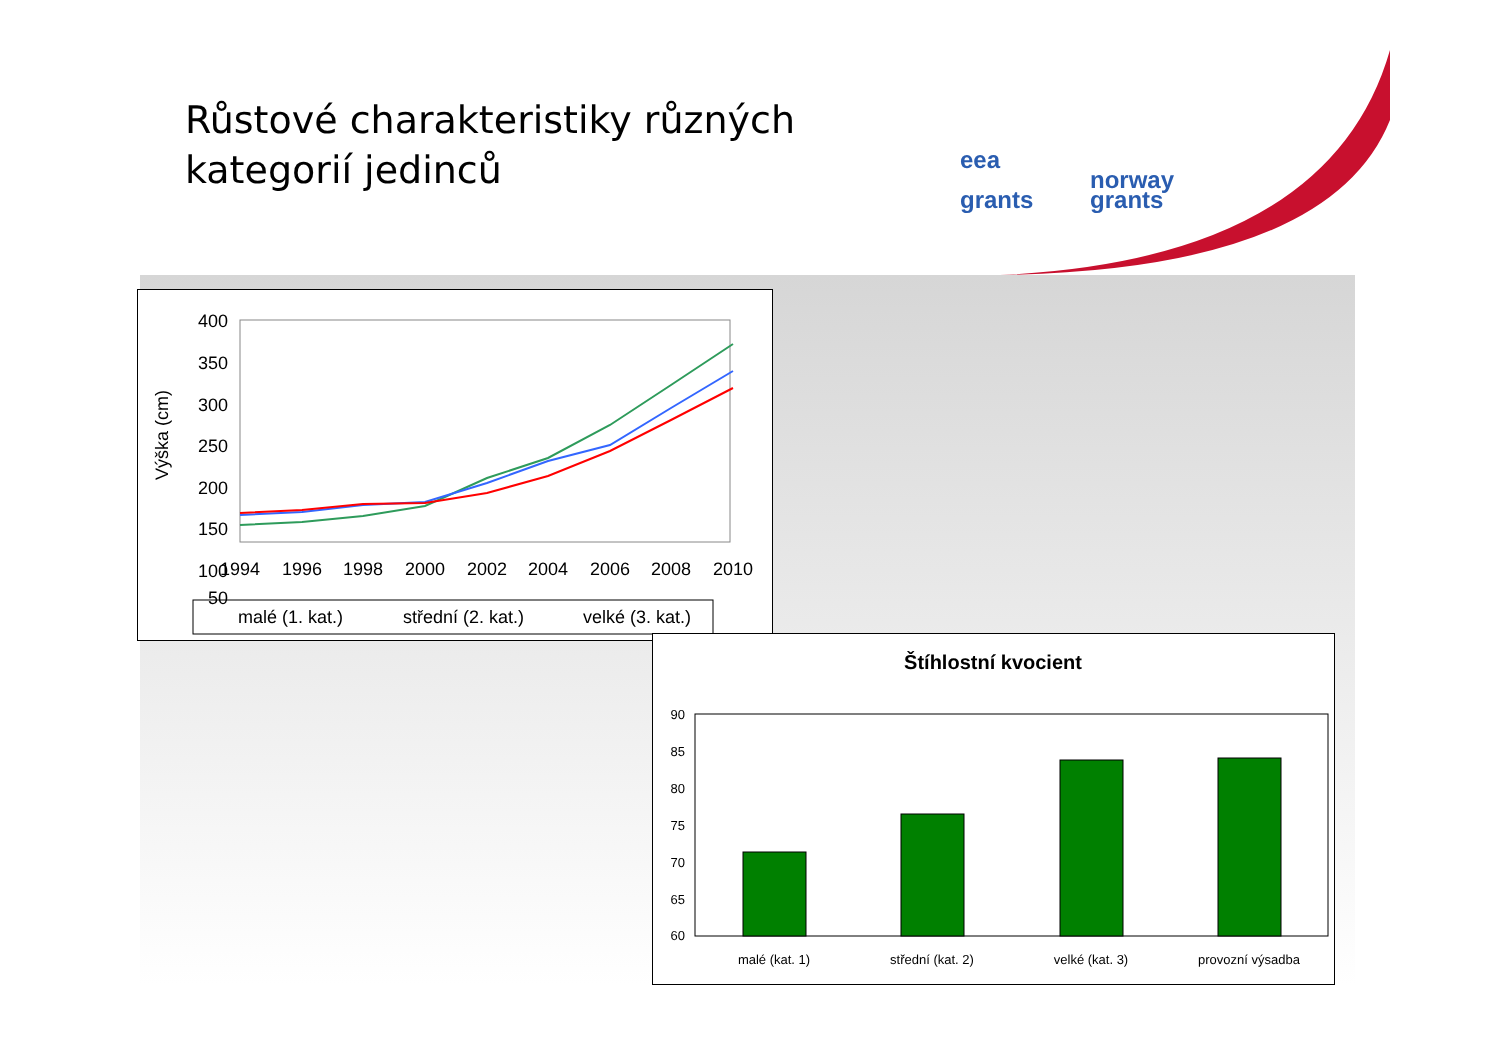Růstové charakteristiky různých
kategorií jedinců
eea
grants norway
grants
Výška (cm)
400
350
300
250
200
150
100
50
1994
1996
1998
2000
2002
2004
2006
2008
2010
malé (1. kat.)
střední (2. kat.)
velké (3. kat.)
Štíhlostní kvocient
90
85
80
75
70
65
60
malé (kat. 1)
střední (kat. 2)
velké (kat. 3)
provozní výsadba